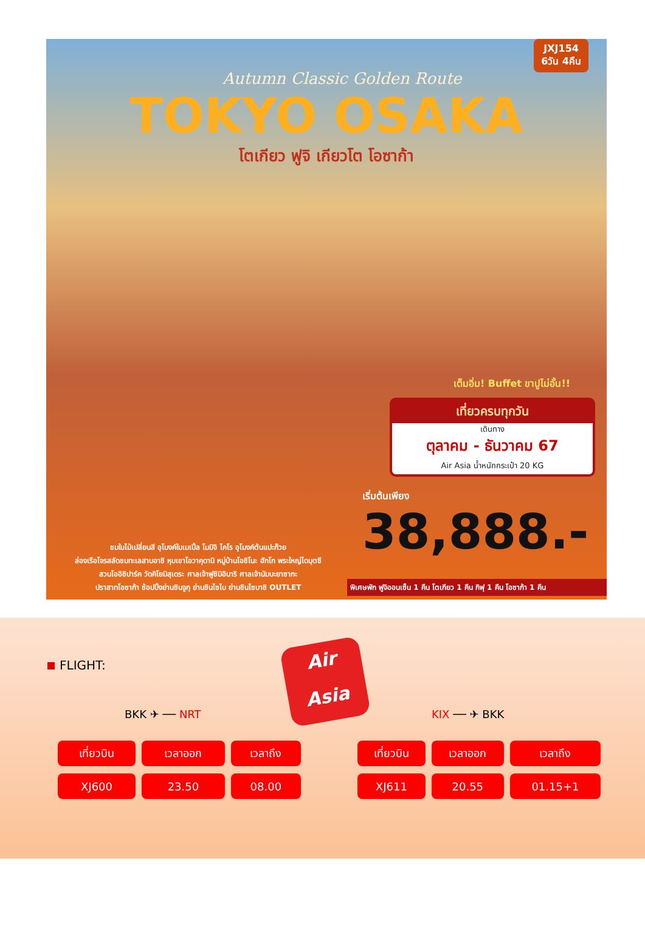JXJ154
6วัน 4คืน
Autumn Classic Golden Route
TOKYO OSAKA
โตเกียว ฟูจิ เกียวโต โอซาก้า
เต็มอิ่ม! Buffet ขาปูไม่อั้น!!
เที่ยวครบทุกวัน
เดินทาง
ตุลาคม - ธันวาคม 67
Air Asia น้ำหนักกระเป๋า 20 KG
เริ่มต้นเพียง
38,888.-
ชมใบไม้เปลี่ยนสี อุโมงค์ใบเมเปิ้ล โมมิจิ ไคโร อุโมงค์ต้นแปะก๊วย
ล่องเรือโจรสลัดชมทะเลสาบอาชิ หุบเขาโอวาคุดานิ หมู่บ้านโอชิโนะ ฮักโก พระใหญ่ไดบุตซึ
สวนโออิชิปาร์ค วัดคิโยมิสุเดระ ศาลเจ้าฟูชิมิอินาริ ศาลเจ้านัมบะยาซากะ
ปราสาทโอซาก้า ช้อปปิ้งย่านชินจูกุ ย่านชินไซไบ ย่านชินไซบาชิ OUTLET
พิเศษพัก ฟูจิออนเซ็น 1 คืน โตเกียว 1 คืน กิฟุ 1 คืน โอซาก้า 1 คืน
FLIGHT:
Air
Asia
BKK ✈ ── NRT KIX ── ✈ BKK
| เที่ยวบิน | เวลาออก | เวลาถึง |
| --- | --- | --- |
| XJ600 | 23.50 | 08.00 |
| เที่ยวบิน | เวลาออก | เวลาถึง |
| --- | --- | --- |
| XJ611 | 20.55 | 01.15+1 |